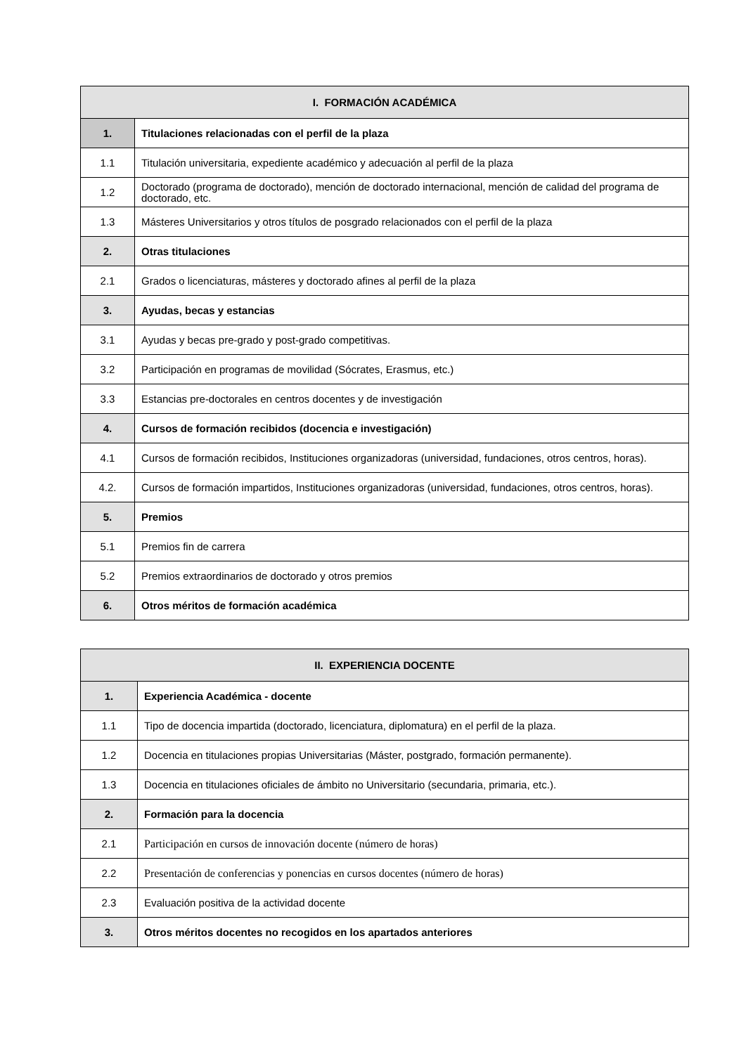| I. FORMACIÓN ACADÉMICA | |
| --- | --- |
| 1. | Titulaciones relacionadas con el perfil de la plaza |
| 1.1 | Titulación universitaria, expediente académico y adecuación al perfil de la plaza |
| 1.2 | Doctorado (programa de doctorado), mención de doctorado internacional, mención de calidad del programa de doctorado, etc. |
| 1.3 | Másteres Universitarios y otros títulos de posgrado relacionados con el perfil de la plaza |
| 2. | Otras titulaciones |
| 2.1 | Grados o licenciaturas, másteres y doctorado afines al perfil de la plaza |
| 3. | Ayudas, becas y estancias |
| 3.1 | Ayudas y becas pre-grado y post-grado competitivas. |
| 3.2 | Participación en programas de movilidad (Sócrates, Erasmus, etc.) |
| 3.3 | Estancias pre-doctorales en centros docentes y de investigación |
| 4. | Cursos de formación recibidos (docencia e investigación) |
| 4.1 | Cursos de formación recibidos, Instituciones organizadoras (universidad, fundaciones, otros centros, horas). |
| 4.2. | Cursos de formación impartidos, Instituciones organizadoras (universidad, fundaciones, otros centros, horas). |
| 5. | Premios |
| 5.1 | Premios fin de carrera |
| 5.2 | Premios extraordinarios de doctorado y otros premios |
| 6. | Otros méritos de formación académica |
| II. EXPERIENCIA DOCENTE | |
| --- | --- |
| 1. | Experiencia Académica - docente |
| 1.1 | Tipo de docencia impartida (doctorado, licenciatura, diplomatura) en el perfil de la plaza. |
| 1.2 | Docencia en titulaciones propias Universitarias (Máster, postgrado, formación permanente). |
| 1.3 | Docencia en titulaciones oficiales de ámbito no Universitario (secundaria, primaria, etc.). |
| 2. | Formación para la docencia |
| 2.1 | Participación en cursos de innovación docente (número de horas) |
| 2.2 | Presentación de conferencias y ponencias en cursos docentes (número de horas) |
| 2.3 | Evaluación positiva de la actividad docente |
| 3. | Otros méritos docentes no recogidos en los apartados anteriores |